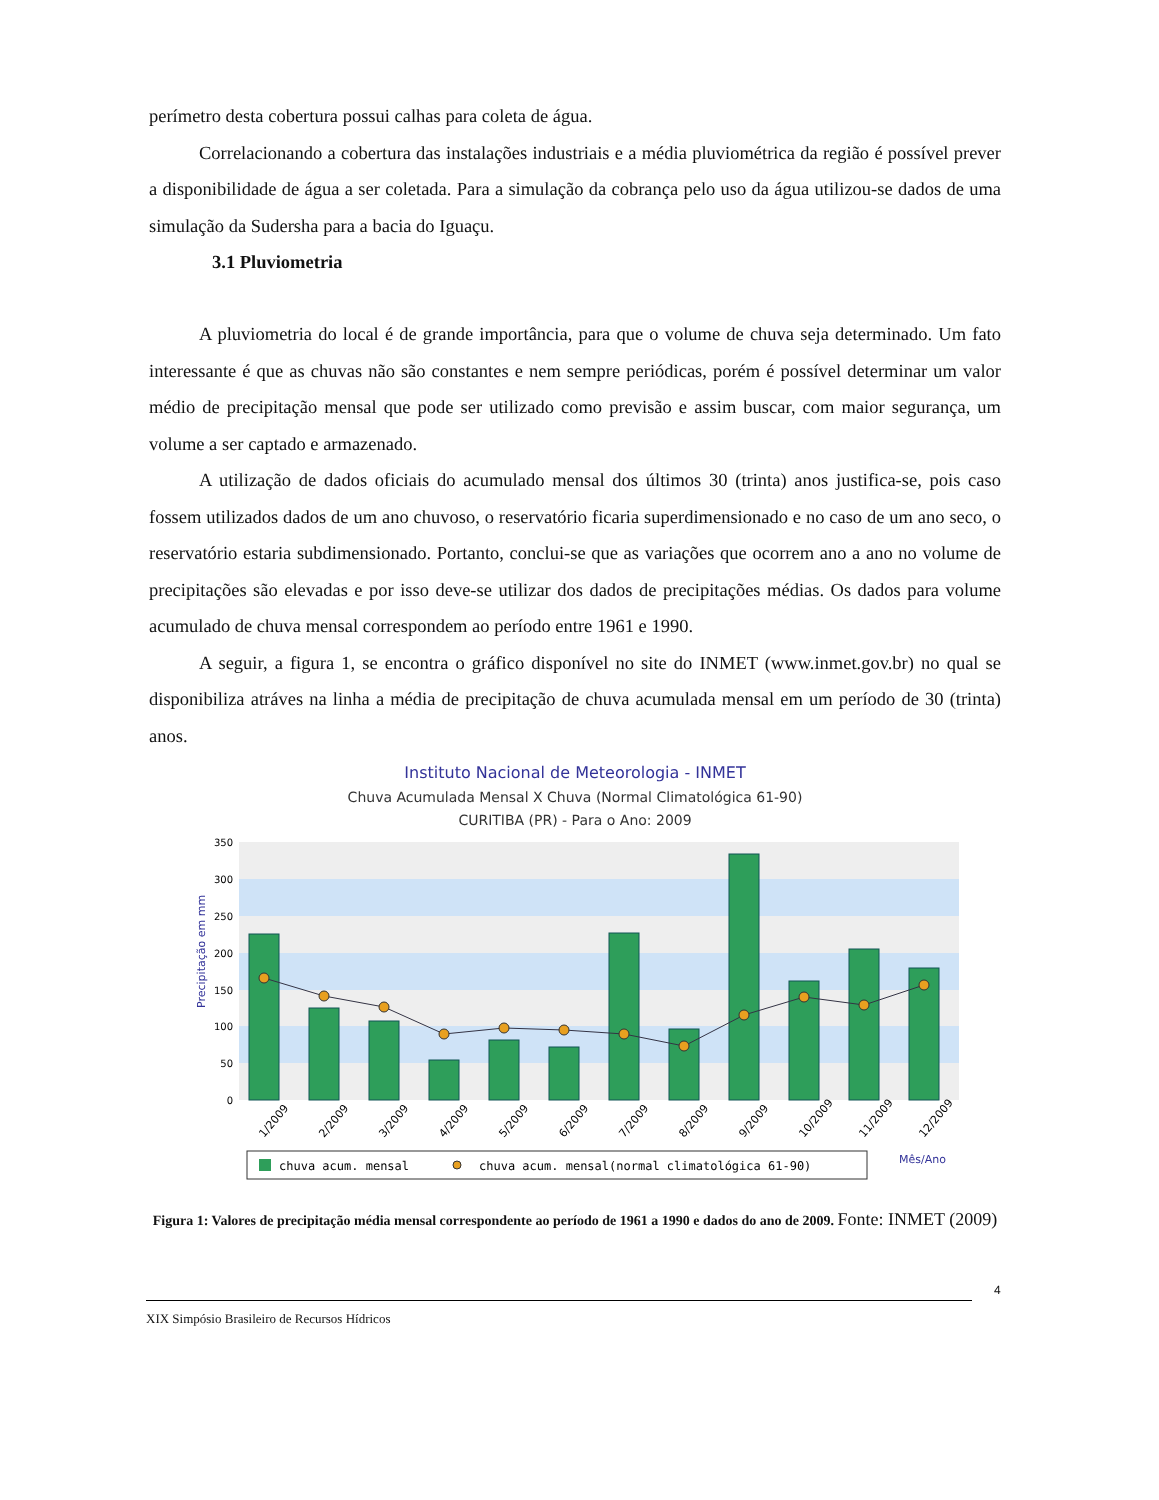perímetro desta cobertura possui calhas para coleta de água.
Correlacionando a cobertura das instalações industriais e a média pluviométrica da região é possível prever a disponibilidade de água a ser coletada. Para a simulação da cobrança pelo uso da água utilizou-se dados de uma simulação da Sudersha para a bacia do Iguaçu.
3.1 Pluviometria
A pluviometria do local é de grande importância, para que o volume de chuva seja determinado. Um fato interessante é que as chuvas não são constantes e nem sempre periódicas, porém é possível determinar um valor médio de precipitação mensal que pode ser utilizado como previsão e assim buscar, com maior segurança, um volume a ser captado e armazenado.
A utilização de dados oficiais do acumulado mensal dos últimos 30 (trinta) anos justifica-se, pois caso fossem utilizados dados de um ano chuvoso, o reservatório ficaria superdimensionado e no caso de um ano seco, o reservatório estaria subdimensionado. Portanto, conclui-se que as variações que ocorrem ano a ano no volume de precipitações são elevadas e por isso deve-se utilizar dos dados de precipitações médias. Os dados para volume acumulado de chuva mensal correspondem ao período entre 1961 e 1990.
A seguir, a figura 1, se encontra o gráfico disponível no site do INMET (www.inmet.gov.br) no qual se disponibiliza atráves na linha a média de precipitação de chuva acumulada mensal em um período de 30 (trinta) anos.
Instituto Nacional de Meteorologia - INMET
Chuva Acumulada Mensal X Chuva (Normal Climatológica 61-90)
CURITIBA (PR) - Para o Ano: 2009
350
300
250
200
150
100
50
0
Precipitação em mm
1/2009
2/2009
3/2009
4/2009
5/2009
6/2009
7/2009
8/2009
9/2009
10/2009
11/2009
12/2009
chuva acum. mensal
chuva acum. mensal(normal climatológica 61-90)
Mês/Ano
Figura 1: Valores de precipitação média mensal correspondente ao período de 1961 a 1990 e dados do ano de 2009. Fonte: INMET (2009)
4
XIX Simpósio Brasileiro de Recursos Hídricos